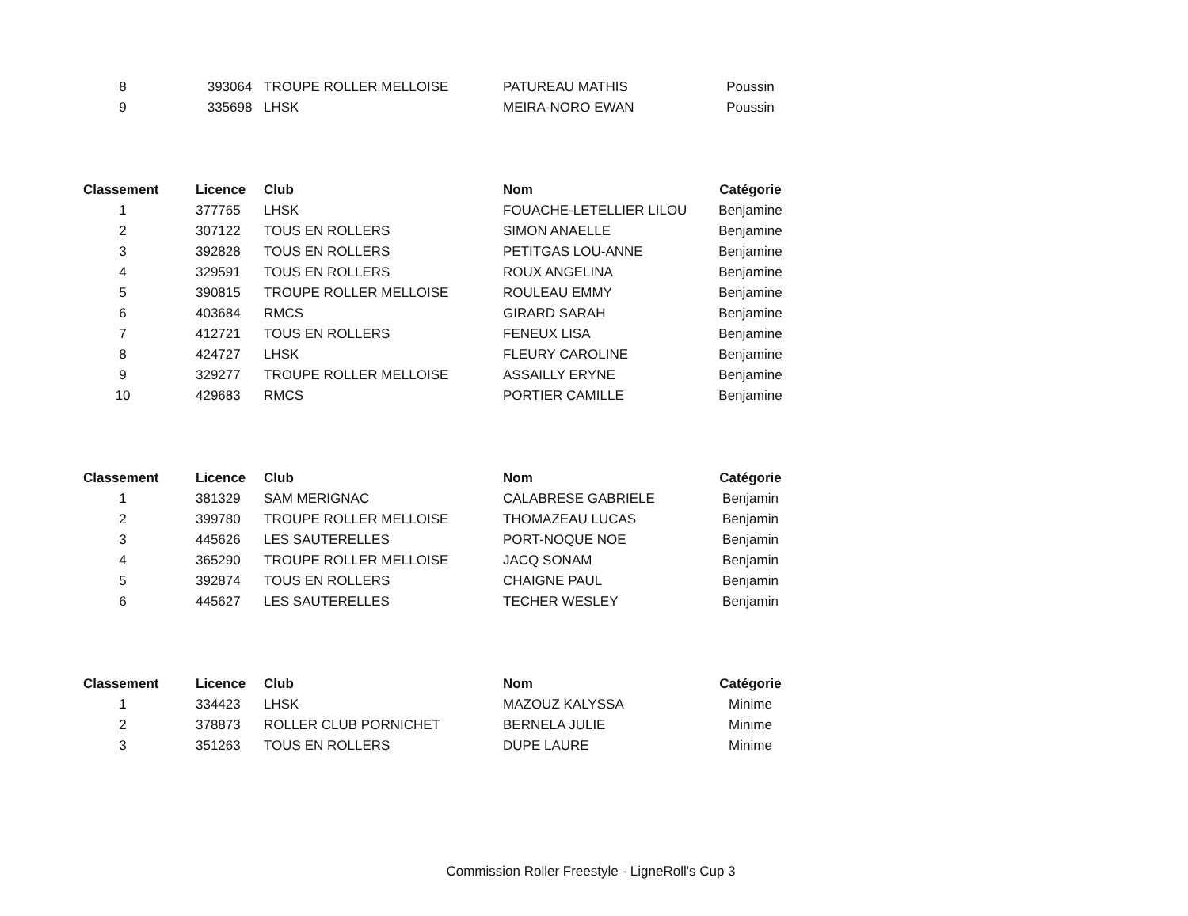| 8 | 393064 | TROUPE ROLLER MELLOISE | PATUREAU MATHIS | Poussin |
| 9 | 335698 | LHSK | MEIRA-NORO EWAN | Poussin |
| Classement | Licence | Club | Nom | Catégorie |
| --- | --- | --- | --- | --- |
| 1 | 377765 | LHSK | FOUACHE-LETELLIER LILOU | Benjamine |
| 2 | 307122 | TOUS EN ROLLERS | SIMON ANAELLE | Benjamine |
| 3 | 392828 | TOUS EN ROLLERS | PETITGAS LOU-ANNE | Benjamine |
| 4 | 329591 | TOUS EN ROLLERS | ROUX ANGELINA | Benjamine |
| 5 | 390815 | TROUPE ROLLER MELLOISE | ROULEAU EMMY | Benjamine |
| 6 | 403684 | RMCS | GIRARD SARAH | Benjamine |
| 7 | 412721 | TOUS EN ROLLERS | FENEUX LISA | Benjamine |
| 8 | 424727 | LHSK | FLEURY CAROLINE | Benjamine |
| 9 | 329277 | TROUPE ROLLER MELLOISE | ASSAILLY ERYNE | Benjamine |
| 10 | 429683 | RMCS | PORTIER CAMILLE | Benjamine |
| Classement | Licence | Club | Nom | Catégorie |
| --- | --- | --- | --- | --- |
| 1 | 381329 | SAM MERIGNAC | CALABRESE GABRIELE | Benjamin |
| 2 | 399780 | TROUPE ROLLER MELLOISE | THOMAZEAU LUCAS | Benjamin |
| 3 | 445626 | LES SAUTERELLES | PORT-NOQUE NOE | Benjamin |
| 4 | 365290 | TROUPE ROLLER MELLOISE | JACQ SONAM | Benjamin |
| 5 | 392874 | TOUS EN ROLLERS | CHAIGNE PAUL | Benjamin |
| 6 | 445627 | LES SAUTERELLES | TECHER WESLEY | Benjamin |
| Classement | Licence | Club | Nom | Catégorie |
| --- | --- | --- | --- | --- |
| 1 | 334423 | LHSK | MAZOUZ KALYSSA | Minime |
| 2 | 378873 | ROLLER CLUB PORNICHET | BERNELA JULIE | Minime |
| 3 | 351263 | TOUS EN ROLLERS | DUPE LAURE | Minime |
Commission Roller Freestyle - LigneRoll's Cup 3